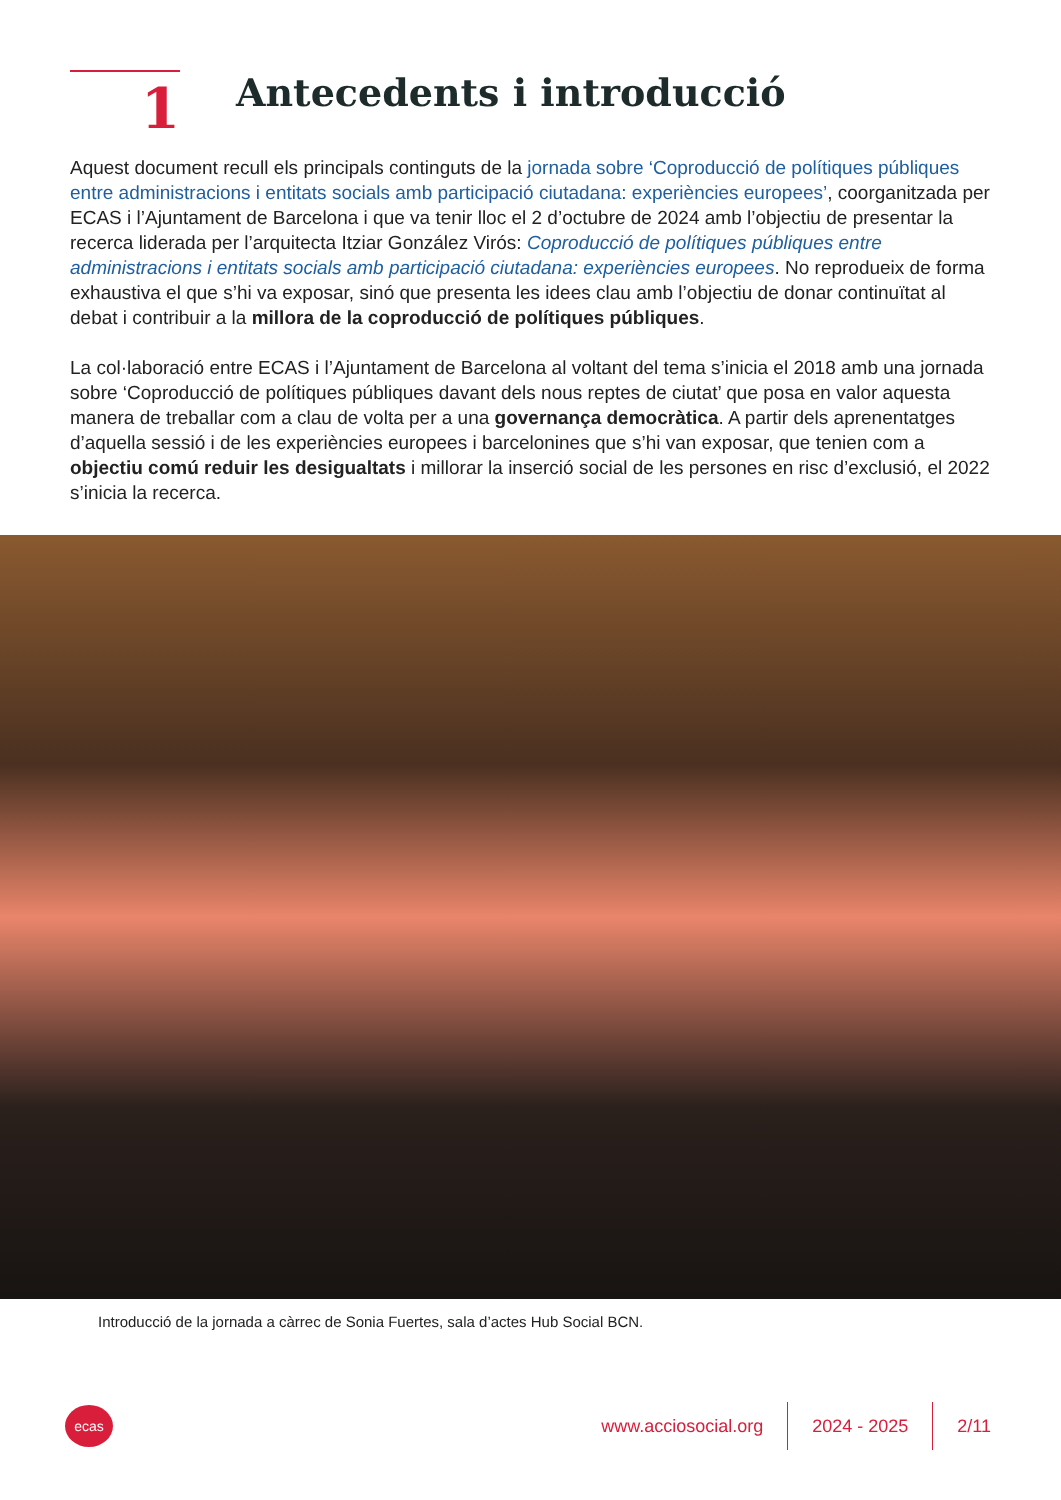1
Antecedents i introducció
Aquest document recull els principals continguts de la jornada sobre ‘Coproducció de polítiques públiques entre administracions i entitats socials amb participació ciutadana: experiències europees’, coorganitzada per ECAS i l’Ajuntament de Barcelona i que va tenir lloc el 2 d’octubre de 2024 amb l’objectiu de presentar la recerca liderada per l’arquitecta Itziar González Virós: Coproducció de polítiques públiques entre administracions i entitats socials amb participació ciutadana: experiències europees. No reprodueix de forma exhaustiva el que s’hi va exposar, sinó que presenta les idees clau amb l’objectiu de donar continuïtat al debat i contribuir a la millora de la coproducció de polítiques públiques.
La col·laboració entre ECAS i l’Ajuntament de Barcelona al voltant del tema s’inicia el 2018 amb una jornada sobre ‘Coproducció de polítiques públiques davant dels nous reptes de ciutat’ que posa en valor aquesta manera de treballar com a clau de volta per a una governança democràtica. A partir dels aprenentatges d’aquella sessió i de les experiències europees i barcelonines que s’hi van exposar, que tenien com a objectiu comú reduir les desigualtats i millorar la inserció social de les persones en risc d’exclusió, el 2022 s’inicia la recerca.
Introducció de la jornada a càrrec de Sonia Fuertes, sala d’actes Hub Social BCN.
ecas
www.acciosocial.org 2024 - 2025 2/11